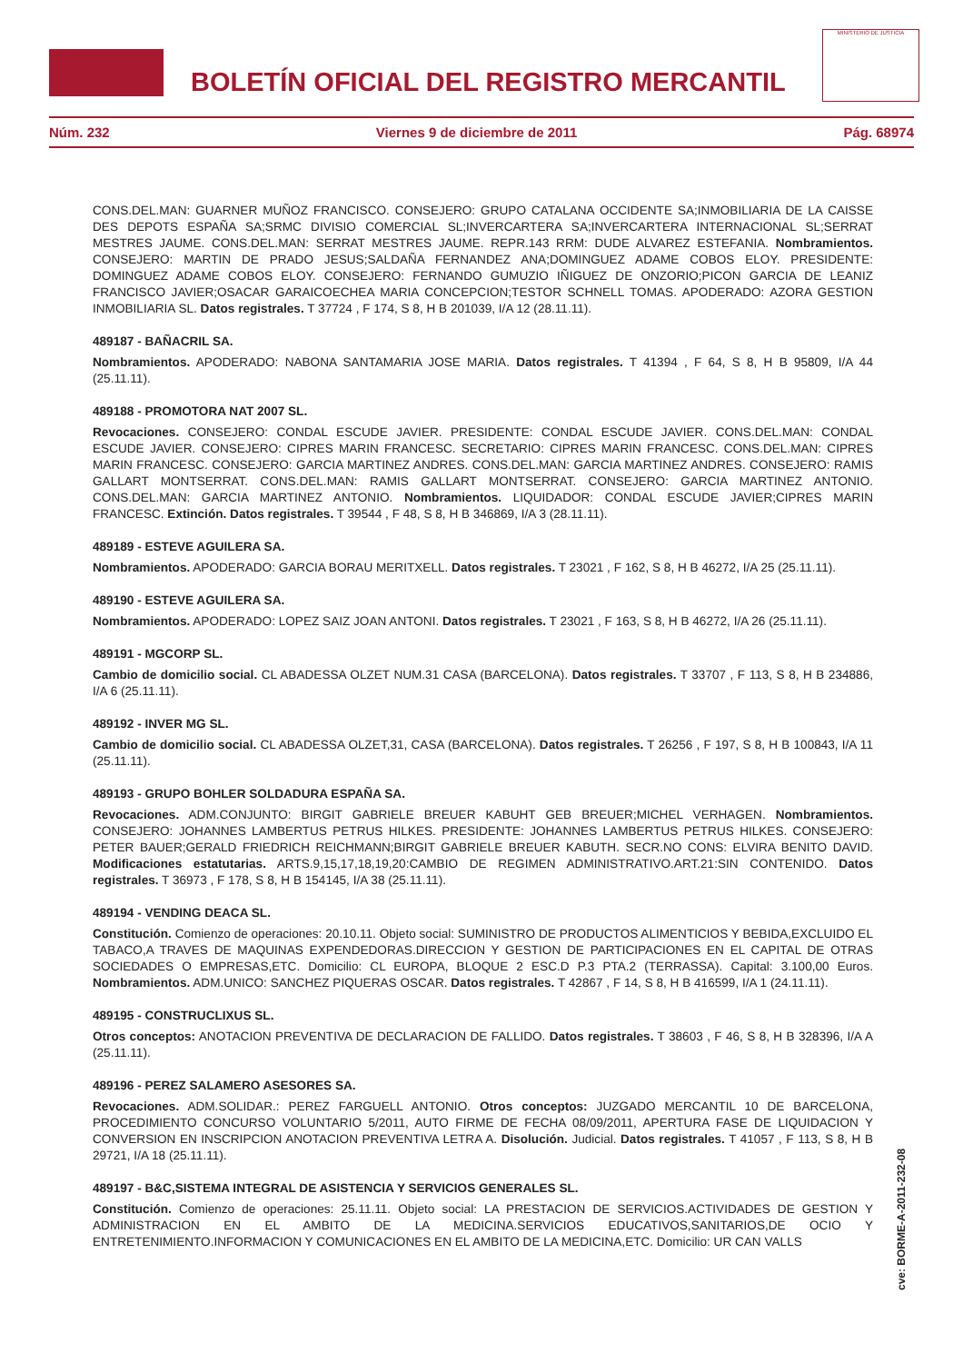BOLETÍN OFICIAL DEL REGISTRO MERCANTIL
MINISTERIO DE JUSTICIA
Núm. 232 Viernes 9 de diciembre de 2011 Pág. 68974
CONS.DEL.MAN: GUARNER MUÑOZ FRANCISCO. CONSEJERO: GRUPO CATALANA OCCIDENTE SA;INMOBILIARIA DE LA CAISSE DES DEPOTS ESPAÑA SA;SRMC DIVISIO COMERCIAL SL;INVERCARTERA SA;INVERCARTERA INTERNACIONAL SL;SERRAT MESTRES JAUME. CONS.DEL.MAN: SERRAT MESTRES JAUME. REPR.143 RRM: DUDE ALVAREZ ESTEFANIA. Nombramientos. CONSEJERO: MARTIN DE PRADO JESUS;SALDAÑA FERNANDEZ ANA;DOMINGUEZ ADAME COBOS ELOY. PRESIDENTE: DOMINGUEZ ADAME COBOS ELOY. CONSEJERO: FERNANDO GUMUZIO IÑIGUEZ DE ONZORIO;PICON GARCIA DE LEANIZ FRANCISCO JAVIER;OSACAR GARAICOECHEA MARIA CONCEPCION;TESTOR SCHNELL TOMAS. APODERADO: AZORA GESTION INMOBILIARIA SL. Datos registrales. T 37724 , F 174, S 8, H B 201039, I/A 12 (28.11.11).
489187 - BAÑACRIL SA.
Nombramientos. APODERADO: NABONA SANTAMARIA JOSE MARIA. Datos registrales. T 41394 , F 64, S 8, H B 95809, I/A 44 (25.11.11).
489188 - PROMOTORA NAT 2007 SL.
Revocaciones. CONSEJERO: CONDAL ESCUDE JAVIER. PRESIDENTE: CONDAL ESCUDE JAVIER. CONS.DEL.MAN: CONDAL ESCUDE JAVIER. CONSEJERO: CIPRES MARIN FRANCESC. SECRETARIO: CIPRES MARIN FRANCESC. CONS.DEL.MAN: CIPRES MARIN FRANCESC. CONSEJERO: GARCIA MARTINEZ ANDRES. CONS.DEL.MAN: GARCIA MARTINEZ ANDRES. CONSEJERO: RAMIS GALLART MONTSERRAT. CONS.DEL.MAN: RAMIS GALLART MONTSERRAT. CONSEJERO: GARCIA MARTINEZ ANTONIO. CONS.DEL.MAN: GARCIA MARTINEZ ANTONIO. Nombramientos. LIQUIDADOR: CONDAL ESCUDE JAVIER;CIPRES MARIN FRANCESC. Extinción. Datos registrales. T 39544 , F 48, S 8, H B 346869, I/A 3 (28.11.11).
489189 - ESTEVE AGUILERA SA.
Nombramientos. APODERADO: GARCIA BORAU MERITXELL. Datos registrales. T 23021 , F 162, S 8, H B 46272, I/A 25 (25.11.11).
489190 - ESTEVE AGUILERA SA.
Nombramientos. APODERADO: LOPEZ SAIZ JOAN ANTONI. Datos registrales. T 23021 , F 163, S 8, H B 46272, I/A 26 (25.11.11).
489191 - MGCORP SL.
Cambio de domicilio social. CL ABADESSA OLZET NUM.31 CASA (BARCELONA). Datos registrales. T 33707 , F 113, S 8, H B 234886, I/A 6 (25.11.11).
489192 - INVER MG SL.
Cambio de domicilio social. CL ABADESSA OLZET,31, CASA (BARCELONA). Datos registrales. T 26256 , F 197, S 8, H B 100843, I/A 11 (25.11.11).
489193 - GRUPO BOHLER SOLDADURA ESPAÑA SA.
Revocaciones. ADM.CONJUNTO: BIRGIT GABRIELE BREUER KABUHT GEB BREUER;MICHEL VERHAGEN. Nombramientos. CONSEJERO: JOHANNES LAMBERTUS PETRUS HILKES. PRESIDENTE: JOHANNES LAMBERTUS PETRUS HILKES. CONSEJERO: PETER BAUER;GERALD FRIEDRICH REICHMANN;BIRGIT GABRIELE BREUER KABUTH. SECR.NO CONS: ELVIRA BENITO DAVID. Modificaciones estatutarias. ARTS.9,15,17,18,19,20:CAMBIO DE REGIMEN ADMINISTRATIVO.ART.21:SIN CONTENIDO. Datos registrales. T 36973 , F 178, S 8, H B 154145, I/A 38 (25.11.11).
489194 - VENDING DEACA SL.
Constitución. Comienzo de operaciones: 20.10.11. Objeto social: SUMINISTRO DE PRODUCTOS ALIMENTICIOS Y BEBIDA,EXCLUIDO EL TABACO,A TRAVES DE MAQUINAS EXPENDEDORAS.DIRECCION Y GESTION DE PARTICIPACIONES EN EL CAPITAL DE OTRAS SOCIEDADES O EMPRESAS,ETC. Domicilio: CL EUROPA, BLOQUE 2 ESC.D P.3 PTA.2 (TERRASSA). Capital: 3.100,00 Euros. Nombramientos. ADM.UNICO: SANCHEZ PIQUERAS OSCAR. Datos registrales. T 42867 , F 14, S 8, H B 416599, I/A 1 (24.11.11).
489195 - CONSTRUCLIXUS SL.
Otros conceptos: ANOTACION PREVENTIVA DE DECLARACION DE FALLIDO. Datos registrales. T 38603 , F 46, S 8, H B 328396, I/A A (25.11.11).
489196 - PEREZ SALAMERO ASESORES SA.
Revocaciones. ADM.SOLIDAR.: PEREZ FARGUELL ANTONIO. Otros conceptos: JUZGADO MERCANTIL 10 DE BARCELONA, PROCEDIMIENTO CONCURSO VOLUNTARIO 5/2011, AUTO FIRME DE FECHA 08/09/2011, APERTURA FASE DE LIQUIDACION Y CONVERSION EN INSCRIPCION ANOTACION PREVENTIVA LETRA A. Disolución. Judicial. Datos registrales. T 41057 , F 113, S 8, H B 29721, I/A 18 (25.11.11).
489197 - B&C,SISTEMA INTEGRAL DE ASISTENCIA Y SERVICIOS GENERALES SL.
Constitución. Comienzo de operaciones: 25.11.11. Objeto social: LA PRESTACION DE SERVICIOS.ACTIVIDADES DE GESTION Y ADMINISTRACION EN EL AMBITO DE LA MEDICINA.SERVICIOS EDUCATIVOS,SANITARIOS,DE OCIO Y ENTRETENIMIENTO.INFORMACION Y COMUNICACIONES EN EL AMBITO DE LA MEDICINA,ETC. Domicilio: UR CAN VALLS
cve: BORME-A-2011-232-08